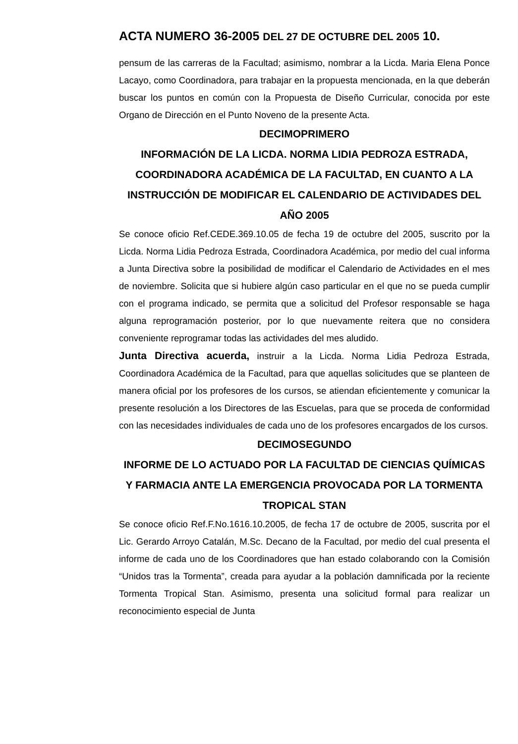ACTA NUMERO 36-2005 DEL 27 DE OCTUBRE DEL 2005 10.
pensum de las carreras de la Facultad; asimismo, nombrar a la Licda. Maria Elena Ponce Lacayo, como Coordinadora, para trabajar en la propuesta mencionada, en la que deberán buscar los puntos en común con la Propuesta de Diseño Curricular, conocida por este Organo de Dirección en el Punto Noveno de la presente Acta.
DECIMOPRIMERO
INFORMACIÓN DE LA LICDA. NORMA LIDIA PEDROZA ESTRADA, COORDINADORA ACADÉMICA DE LA FACULTAD, EN CUANTO A LA INSTRUCCIÓN DE MODIFICAR EL CALENDARIO DE ACTIVIDADES DEL AÑO 2005
Se conoce oficio Ref.CEDE.369.10.05 de fecha 19 de octubre del 2005, suscrito por la Licda. Norma Lidia Pedroza Estrada, Coordinadora Académica, por medio del cual informa a Junta Directiva sobre la posibilidad de modificar el Calendario de Actividades en el mes de noviembre. Solicita que si hubiere algún caso particular en el que no se pueda cumplir con el programa indicado, se permita que a solicitud del Profesor responsable se haga alguna reprogramación posterior, por lo que nuevamente reitera que no considera conveniente reprogramar todas las actividades del mes aludido.
Junta Directiva acuerda, instruir a la Licda. Norma Lidia Pedroza Estrada, Coordinadora Académica de la Facultad, para que aquellas solicitudes que se planteen de manera oficial por los profesores de los cursos, se atiendan eficientemente y comunicar la presente resolución a los Directores de las Escuelas, para que se proceda de conformidad con las necesidades individuales de cada uno de los profesores encargados de los cursos.
DECIMOSEGUNDO
INFORME DE LO ACTUADO POR LA FACULTAD DE CIENCIAS QUÍMICAS Y FARMACIA ANTE LA EMERGENCIA PROVOCADA POR LA TORMENTA TROPICAL STAN
Se conoce oficio Ref.F.No.1616.10.2005, de fecha 17 de octubre de 2005, suscrita por el Lic. Gerardo Arroyo Catalán, M.Sc. Decano de la Facultad, por medio del cual presenta el informe de cada uno de los Coordinadores que han estado colaborando con la Comisión “Unidos tras la Tormenta”, creada para ayudar a la población damnificada por la reciente Tormenta Tropical Stan. Asimismo, presenta una solicitud formal para realizar un reconocimiento especial de Junta